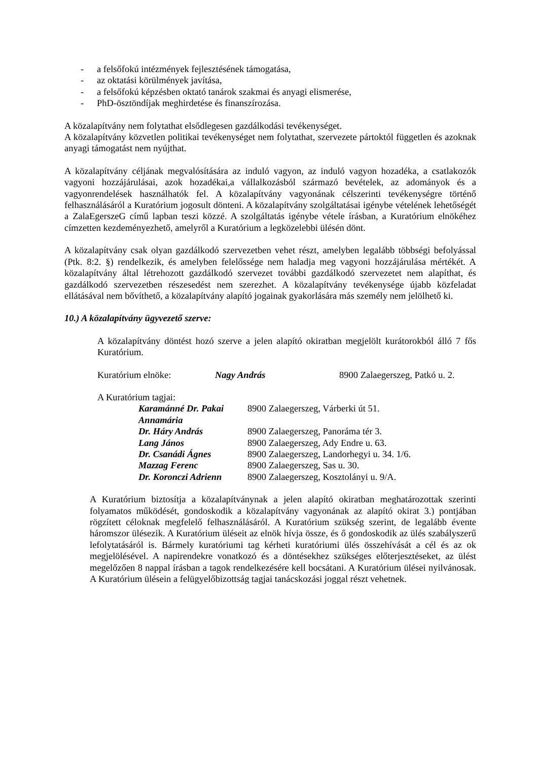- a felsőfokú intézmények fejlesztésének támogatása,
- az oktatási körülmények javítása,
- a felsőfokú képzésben oktató tanárok szakmai és anyagi elismerése,
- PhD-ösztöndíjak meghirdetése és finanszírozása.
A közalapítvány nem folytathat elsődlegesen gazdálkodási tevékenységet.
A közalapítvány közvetlen politikai tevékenységet nem folytathat, szervezete pártoktól független és azoknak anyagi támogatást nem nyújthat.
A közalapítvány céljának megvalósítására az induló vagyon, az induló vagyon hozadéka, a csatlakozók vagyoni hozzájárulásai, azok hozadékai,a vállalkozásból származó bevételek, az adományok és a vagyonrendelések használhatók fel. A közalapítvány vagyonának célszerinti tevékenységre történő felhasználásáról a Kuratórium jogosult dönteni. A közalapítvány szolgáltatásai igénybe vételének lehetőségét a ZalaEgerszeG című lapban teszi közzé. A szolgáltatás igénybe vétele írásban, a Kuratórium elnökéhez címzetten kezdeményezhető, amelyről a Kuratórium a legközelebbi ülésén dönt.
A közalapítvány csak olyan gazdálkodó szervezetben vehet részt, amelyben legalább többségi befolyással (Ptk. 8:2. §) rendelkezik, és amelyben felelőssége nem haladja meg vagyoni hozzájárulása mértékét. A közalapítvány által létrehozott gazdálkodó szervezet további gazdálkodó szervezetet nem alapíthat, és gazdálkodó szervezetben részesedést nem szerezhet. A közalapítvány tevékenysége újabb közfeladat ellátásával nem bővíthető, a közalapítvány alapító jogainak gyakorlására más személy nem jelölhető ki.
10.) A közalapítvány ügyvezető szerve:
A közalapítvány döntést hozó szerve a jelen alapító okiratban megjelölt kurátorokból álló 7 fős Kuratórium.
Kuratórium elnöke: Nagy András 8900 Zalaegerszeg, Patkó u. 2.
A Kuratórium tagjai:
| Karamánné Dr. Pakai Annamária | 8900 Zalaegerszeg, Várberki út 51. |
| Dr. Háry András | 8900 Zalaegerszeg, Panoráma tér 3. |
| Lang János | 8900 Zalaegerszeg, Ady Endre u. 63. |
| Dr. Csanádi Ágnes | 8900 Zalaegerszeg, Landorhegyi u. 34. 1/6. |
| Mazzag Ferenc | 8900 Zalaegerszeg, Sas u. 30. |
| Dr. Koronczi Adrienn | 8900 Zalaegerszeg, Kosztolányi u. 9/A. |
A Kuratórium biztosítja a közalapítványnak a jelen alapító okiratban meghatározottak szerinti folyamatos működését, gondoskodik a közalapítvány vagyonának az alapító okirat 3.) pontjában rögzített céloknak megfelelő felhasználásáról. A Kuratórium szükség szerint, de legalább évente háromszor ülésezik. A Kuratórium üléseit az elnök hívja össze, és ő gondoskodik az ülés szabályszerű lefolytatásáról is. Bármely kuratóriumi tag kérheti kuratóriumi ülés összehívását a cél és az ok megjelölésével. A napirendekre vonatkozó és a döntésekhez szükséges előterjesztéseket, az ülést megelőzően 8 nappal írásban a tagok rendelkezésére kell bocsátani. A Kuratórium ülései nyilvánosak. A Kuratórium ülésein a felügyelőbizottság tagjai tanácskozási joggal részt vehetnek.